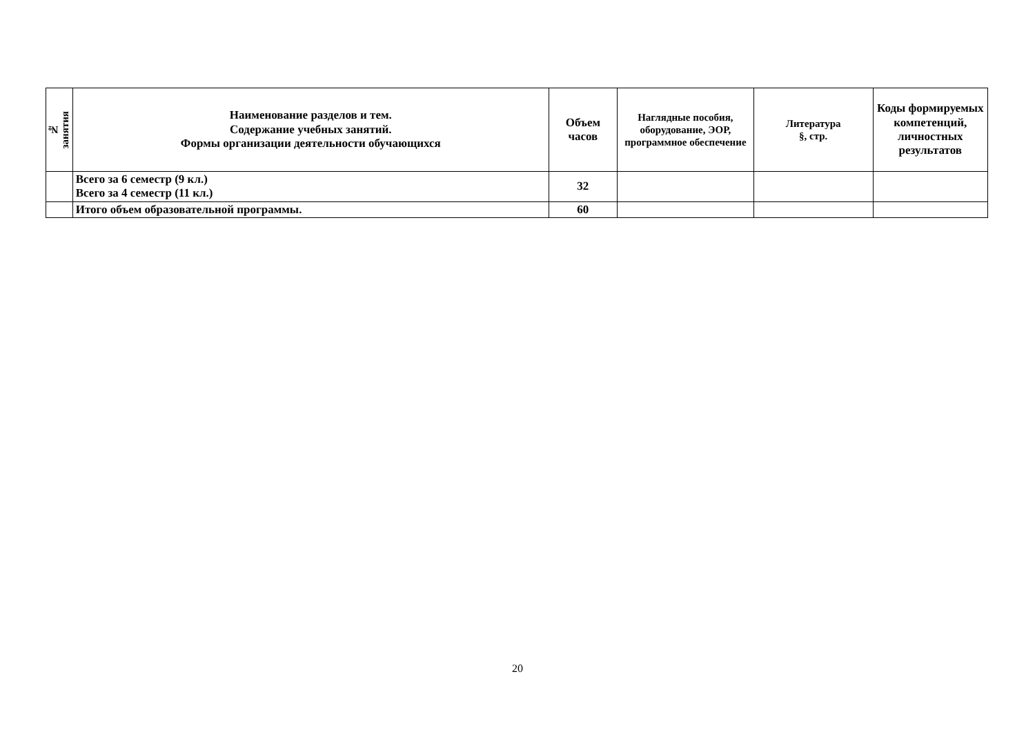| № занятия | Наименование разделов и тем. Содержание учебных занятий. Формы организации деятельности обучающихся | Объем часов | Наглядные пособия, оборудование, ЭОР, программное обеспечение | Литература §, стр. | Коды формируемых компетенций, личностных результатов |
| --- | --- | --- | --- | --- | --- |
| | Всего за 6 семестр (9 кл.) Всего за 4 семестр (11 кл.) | 32 | | | |
| | Итого объем образовательной программы. | 60 | | | |
20